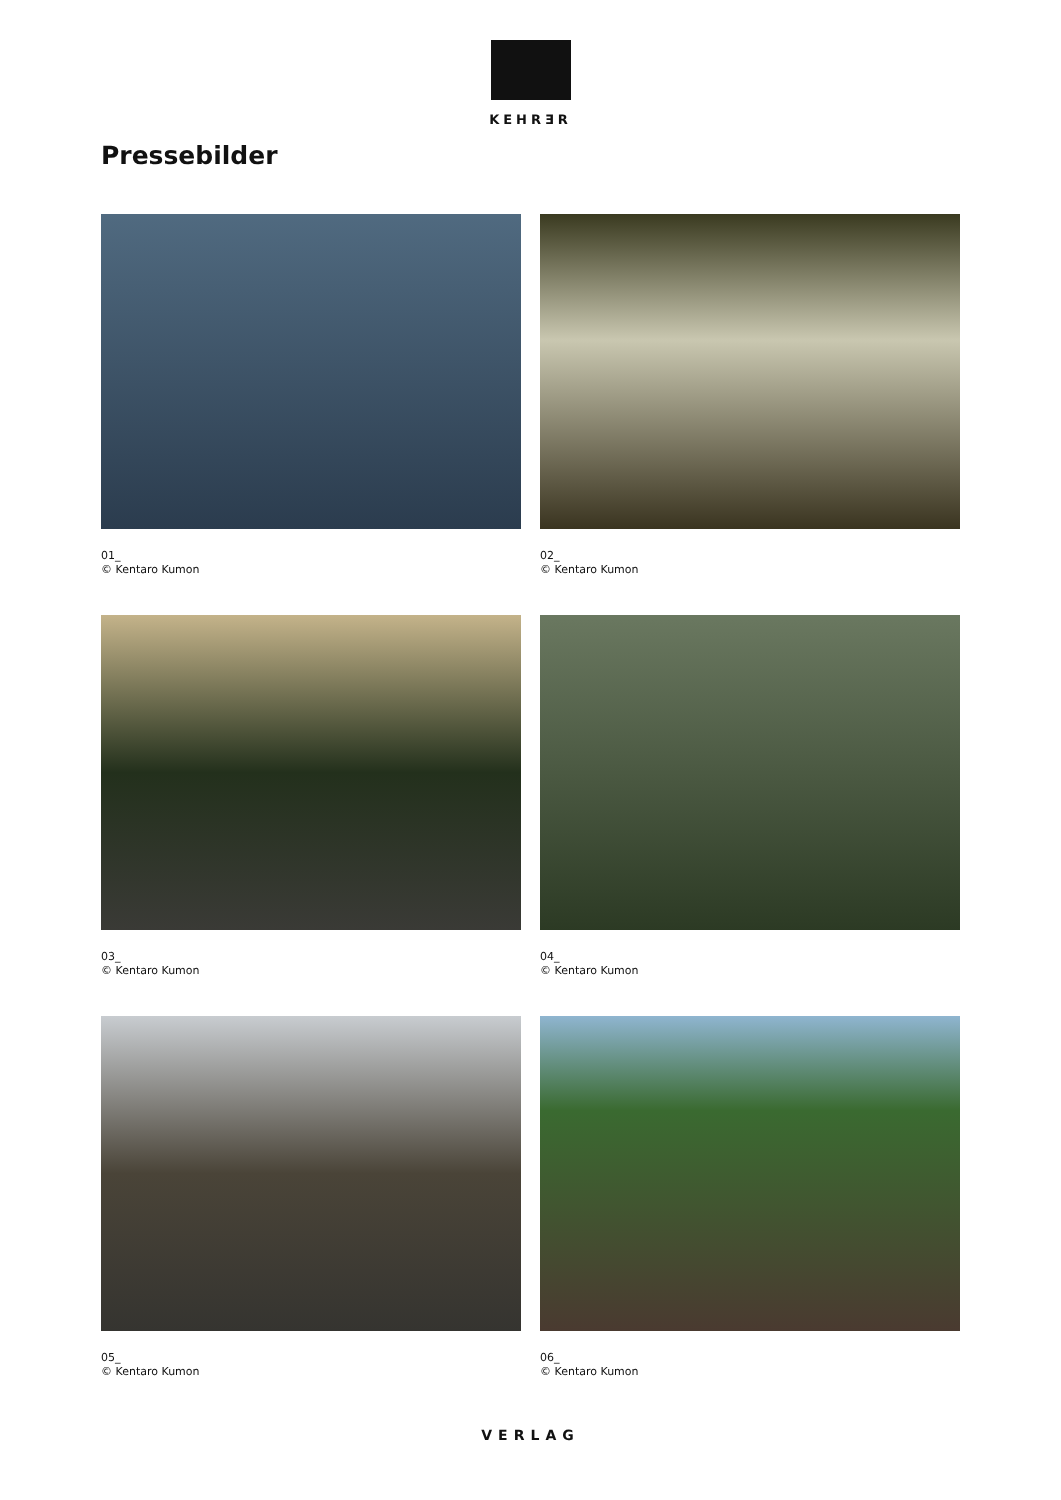KEHRƎR
Pressebilder
01_
© Kentaro Kumon
02_
© Kentaro Kumon
03_
© Kentaro Kumon
04_
© Kentaro Kumon
05_
© Kentaro Kumon
06_
© Kentaro Kumon
VERLAG